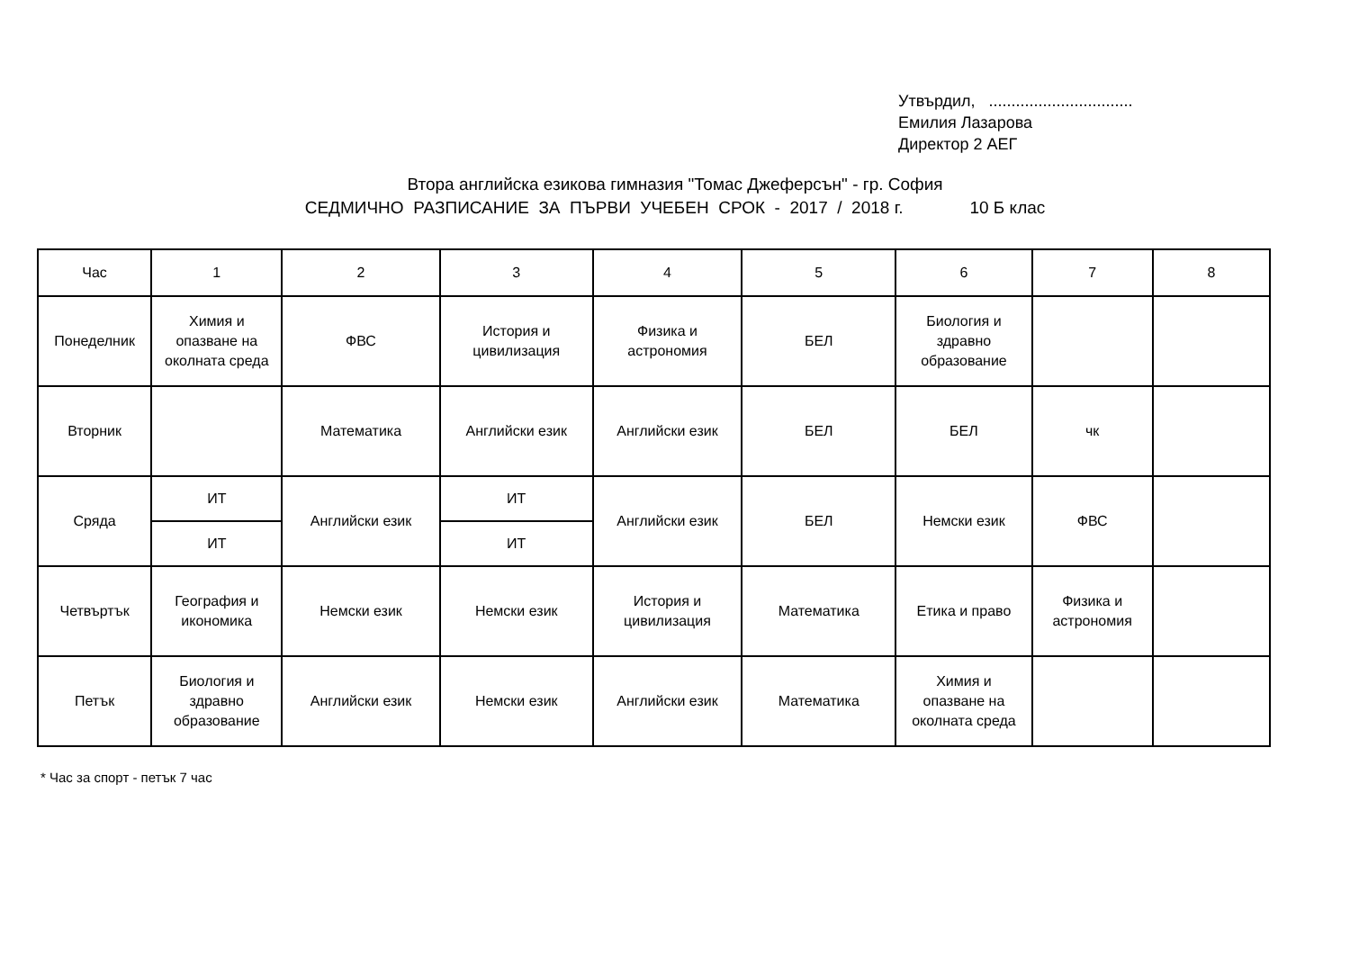Утвърдил, ................................
Емилия Лазарова
Директор 2 АЕГ
Втора английска езикова гимназия "Томас Джеферсън" - гр. София
СЕДМИЧНО РАЗПИСАНИЕ ЗА ПЪРВИ УЧЕБЕН СРОК - 2017 / 2018 г. 10 Б клас
| Час | 1 | 2 | 3 | 4 | 5 | 6 | 7 | 8 |
| Понеделник | Химия и опазване на околната среда | ФВС | История и цивилизация | Физика и астрономия | БЕЛ | Биология и здравно образование | | |
| Вторник | | Математика | Английски език | Английски език | БЕЛ | БЕЛ | чк | |
| Сряда | ИТ | Английски език | ИТ | Английски език | БЕЛ | Немски език | ФВС | |
| | ИТ | | ИТ | | | | | |
| Четвъртък | География и икономика | Немски език | Немски език | История и цивилизация | Математика | Етика и право | Физика и астрономия | |
| Петък | Биология и здравно образование | Английски език | Немски език | Английски език | Математика | Химия и опазване на околната среда | | |
* Час за спорт - петък 7 час